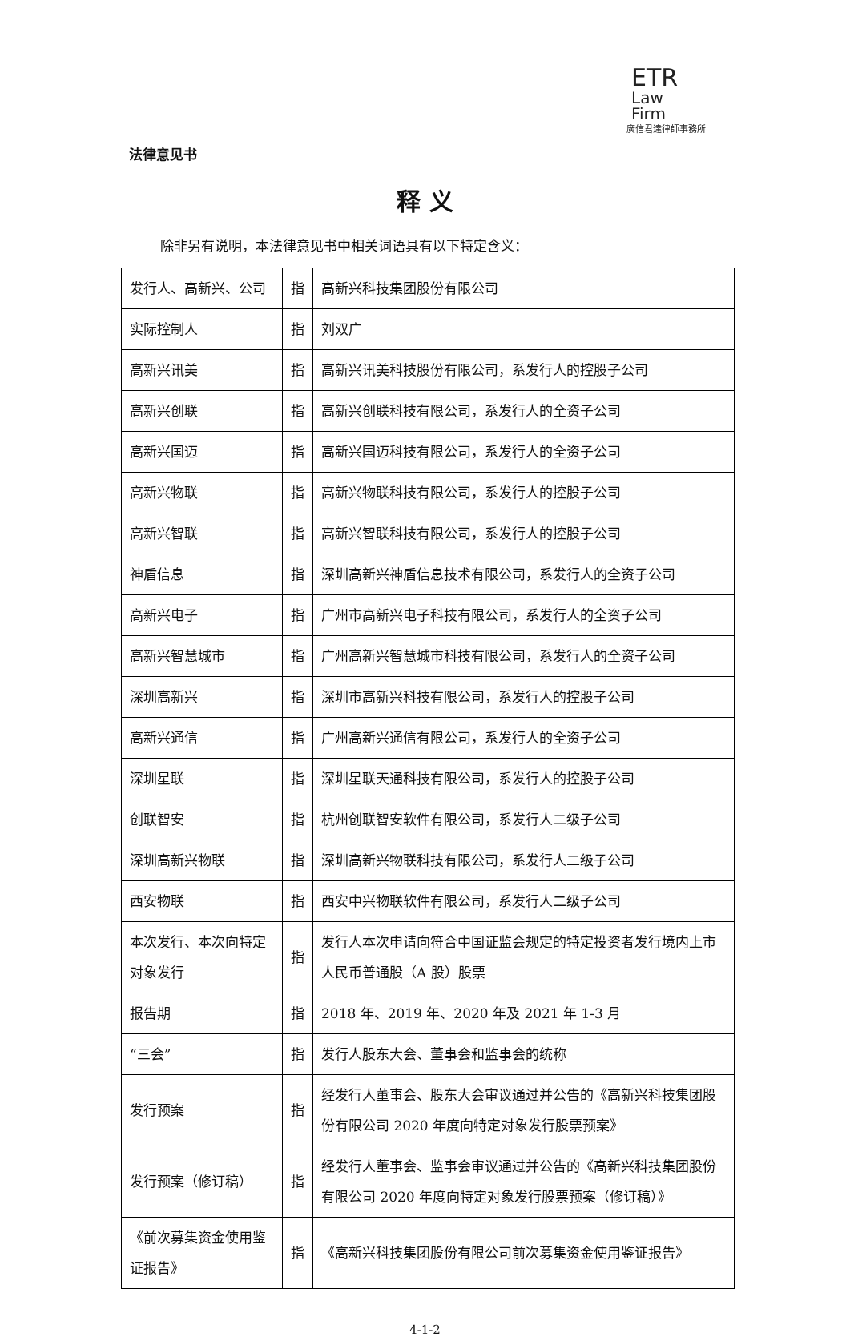法律意见书
ETR
Law
Firm
廣信君達律師事務所
释 义
除非另有说明，本法律意见书中相关词语具有以下特定含义：
| 发行人、高新兴、公司 | 指 | 高新兴科技集团股份有限公司 |
| 实际控制人 | 指 | 刘双广 |
| 高新兴讯美 | 指 | 高新兴讯美科技股份有限公司，系发行人的控股子公司 |
| 高新兴创联 | 指 | 高新兴创联科技有限公司，系发行人的全资子公司 |
| 高新兴国迈 | 指 | 高新兴国迈科技有限公司，系发行人的全资子公司 |
| 高新兴物联 | 指 | 高新兴物联科技有限公司，系发行人的控股子公司 |
| 高新兴智联 | 指 | 高新兴智联科技有限公司，系发行人的控股子公司 |
| 神盾信息 | 指 | 深圳高新兴神盾信息技术有限公司，系发行人的全资子公司 |
| 高新兴电子 | 指 | 广州市高新兴电子科技有限公司，系发行人的全资子公司 |
| 高新兴智慧城市 | 指 | 广州高新兴智慧城市科技有限公司，系发行人的全资子公司 |
| 深圳高新兴 | 指 | 深圳市高新兴科技有限公司，系发行人的控股子公司 |
| 高新兴通信 | 指 | 广州高新兴通信有限公司，系发行人的全资子公司 |
| 深圳星联 | 指 | 深圳星联天通科技有限公司，系发行人的控股子公司 |
| 创联智安 | 指 | 杭州创联智安软件有限公司，系发行人二级子公司 |
| 深圳高新兴物联 | 指 | 深圳高新兴物联科技有限公司，系发行人二级子公司 |
| 西安物联 | 指 | 西安中兴物联软件有限公司，系发行人二级子公司 |
| 本次发行、本次向特定对象发行 | 指 | 发行人本次申请向符合中国证监会规定的特定投资者发行境内上市人民币普通股（A 股）股票 |
| 报告期 | 指 | 2018 年、2019 年、2020 年及 2021 年 1-3 月 |
| “三会” | 指 | 发行人股东大会、董事会和监事会的统称 |
| 发行预案 | 指 | 经发行人董事会、股东大会审议通过并公告的《高新兴科技集团股份有限公司 2020 年度向特定对象发行股票预案》 |
| 发行预案（修订稿） | 指 | 经发行人董事会、监事会审议通过并公告的《高新兴科技集团股份有限公司 2020 年度向特定对象发行股票预案（修订稿）》 |
| 《前次募集资金使用鉴证报告》 | 指 | 《高新兴科技集团股份有限公司前次募集资金使用鉴证报告》 |
4-1-2